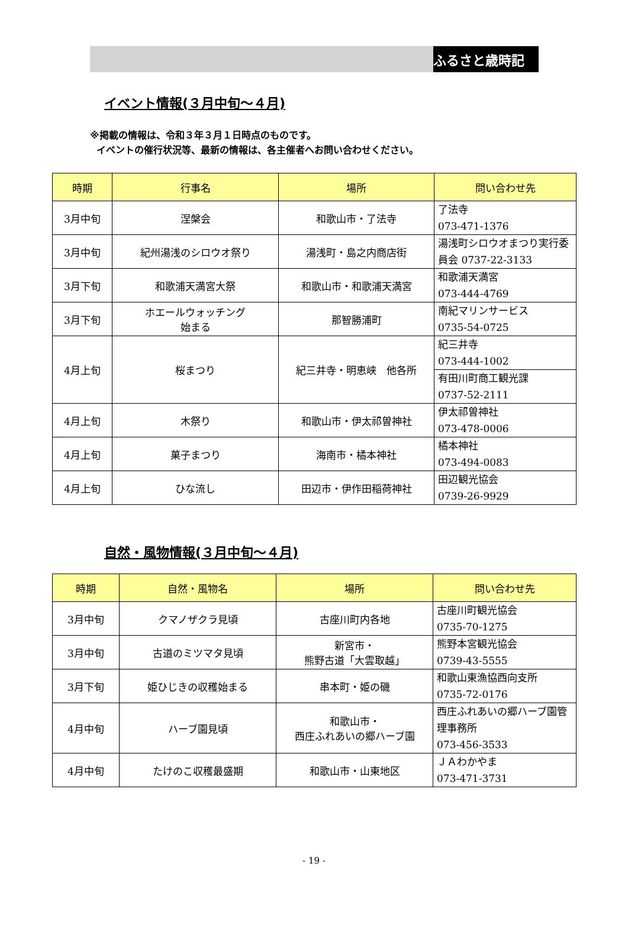ふるさと歳時記
イベント情報(３月中旬～４月)
※掲載の情報は、令和３年３月１日時点のものです。
イベントの催行状況等、最新の情報は、各主催者へお問い合わせください。
| 時期 | 行事名 | 場所 | 問い合わせ先 |
| --- | --- | --- | --- |
| 3月中旬 | 涅槃会 | 和歌山市・了法寺 | 了法寺 073-471-1376 |
| 3月中旬 | 紀州湯浅のシロウオ祭り | 湯浅町・島之内商店街 | 湯浅町シロウオまつり実行委員会 0737-22-3133 |
| 3月下旬 | 和歌浦天満宮大祭 | 和歌山市・和歌浦天満宮 | 和歌浦天満宮 073-444-4769 |
| 3月下旬 | ホエールウォッチング 始まる | 那智勝浦町 | 南紀マリンサービス 0735-54-0725 |
| 4月上旬 | 桜まつり | 紀三井寺・明恵峡 他各所 | 紀三井寺 073-444-1002 |
| | | | 有田川町商工観光課 0737-52-2111 |
| 4月上旬 | 木祭り | 和歌山市・伊太祁曽神社 | 伊太祁曽神社 073-478-0006 |
| 4月上旬 | 菓子まつり | 海南市・橘本神社 | 橘本神社 073-494-0083 |
| 4月上旬 | ひな流し | 田辺市・伊作田稲荷神社 | 田辺観光協会 0739-26-9929 |
自然・風物情報(３月中旬～４月)
| 時期 | 自然・風物名 | 場所 | 問い合わせ先 |
| --- | --- | --- | --- |
| 3月中旬 | クマノザクラ見頃 | 古座川町内各地 | 古座川町観光協会 0735-70-1275 |
| 3月中旬 | 古道のミツマタ見頃 | 新宮市・ 熊野古道「大雲取越」 | 熊野本宮観光協会 0739-43-5555 |
| 3月下旬 | 姫ひじきの収穫始まる | 串本町・姫の磯 | 和歌山東漁協西向支所 0735-72-0176 |
| 4月中旬 | ハーブ園見頃 | 和歌山市・ 西庄ふれあいの郷ハーブ園 | 西庄ふれあいの郷ハーブ園管理事務所 073-456-3533 |
| 4月中旬 | たけのこ収穫最盛期 | 和歌山市・山東地区 | ＪＡわかやま 073-471-3731 |
- 19 -